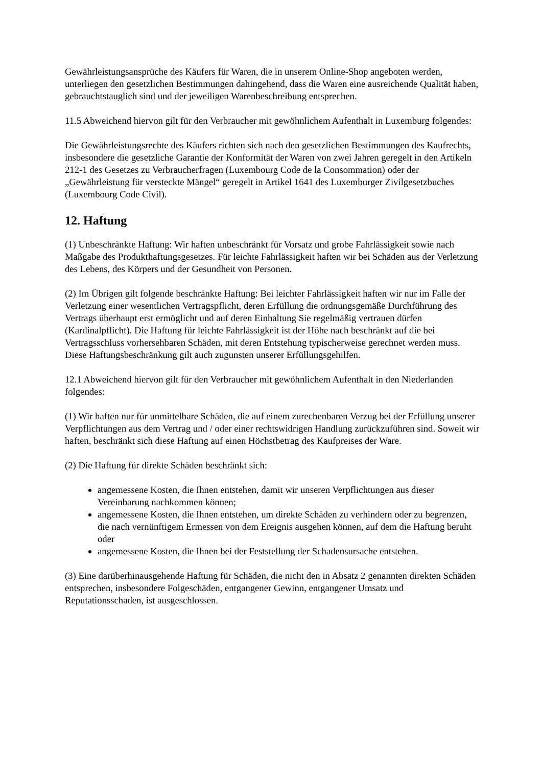Gewährleistungsansprüche des Käufers für Waren, die in unserem Online-Shop angeboten werden, unterliegen den gesetzlichen Bestimmungen dahingehend, dass die Waren eine ausreichende Qualität haben, gebrauchtstauglich sind und der jeweiligen Warenbeschreibung entsprechen.
11.5 Abweichend hiervon gilt für den Verbraucher mit gewöhnlichem Aufenthalt in Luxemburg folgendes:
Die Gewährleistungsrechte des Käufers richten sich nach den gesetzlichen Bestimmungen des Kaufrechts, insbesondere die gesetzliche Garantie der Konformität der Waren von zwei Jahren geregelt in den Artikeln 212-1 des Gesetzes zu Verbraucherfragen (Luxembourg Code de la Consommation) oder der „Gewährleistung für versteckte Mängel“ geregelt in Artikel 1641 des Luxemburger Zivilgesetzbuches (Luxembourg Code Civil).
12. Haftung
(1) Unbeschränkte Haftung: Wir haften unbeschränkt für Vorsatz und grobe Fahrlässigkeit sowie nach Maßgabe des Produkthaftungsgesetzes. Für leichte Fahrlässigkeit haften wir bei Schäden aus der Verletzung des Lebens, des Körpers und der Gesundheit von Personen.
(2) Im Übrigen gilt folgende beschränkte Haftung: Bei leichter Fahrlässigkeit haften wir nur im Falle der Verletzung einer wesentlichen Vertragspflicht, deren Erfüllung die ordnungsgemäße Durchführung des Vertrags überhaupt erst ermöglicht und auf deren Einhaltung Sie regelmäßig vertrauen dürfen (Kardinalpflicht). Die Haftung für leichte Fahrlässigkeit ist der Höhe nach beschränkt auf die bei Vertragsschluss vorhersehbaren Schäden, mit deren Entstehung typischerweise gerechnet werden muss. Diese Haftungsbeschränkung gilt auch zugunsten unserer Erfüllungsgehilfen.
12.1 Abweichend hiervon gilt für den Verbraucher mit gewöhnlichem Aufenthalt in den Niederlanden folgendes:
(1) Wir haften nur für unmittelbare Schäden, die auf einem zurechenbaren Verzug bei der Erfüllung unserer Verpflichtungen aus dem Vertrag und / oder einer rechtswidrigen Handlung zurückzuführen sind. Soweit wir haften, beschränkt sich diese Haftung auf einen Höchstbetrag des Kaufpreises der Ware.
(2) Die Haftung für direkte Schäden beschränkt sich:
angemessene Kosten, die Ihnen entstehen, damit wir unseren Verpflichtungen aus dieser Vereinbarung nachkommen können;
angemessene Kosten, die Ihnen entstehen, um direkte Schäden zu verhindern oder zu begrenzen, die nach vernünftigem Ermessen von dem Ereignis ausgehen können, auf dem die Haftung beruht oder
angemessene Kosten, die Ihnen bei der Feststellung der Schadensursache entstehen.
(3) Eine darüberhinausgehende Haftung für Schäden, die nicht den in Absatz 2 genannten direkten Schäden entsprechen, insbesondere Folgeschäden, entgangener Gewinn, entgangener Umsatz und Reputationsschaden, ist ausgeschlossen.